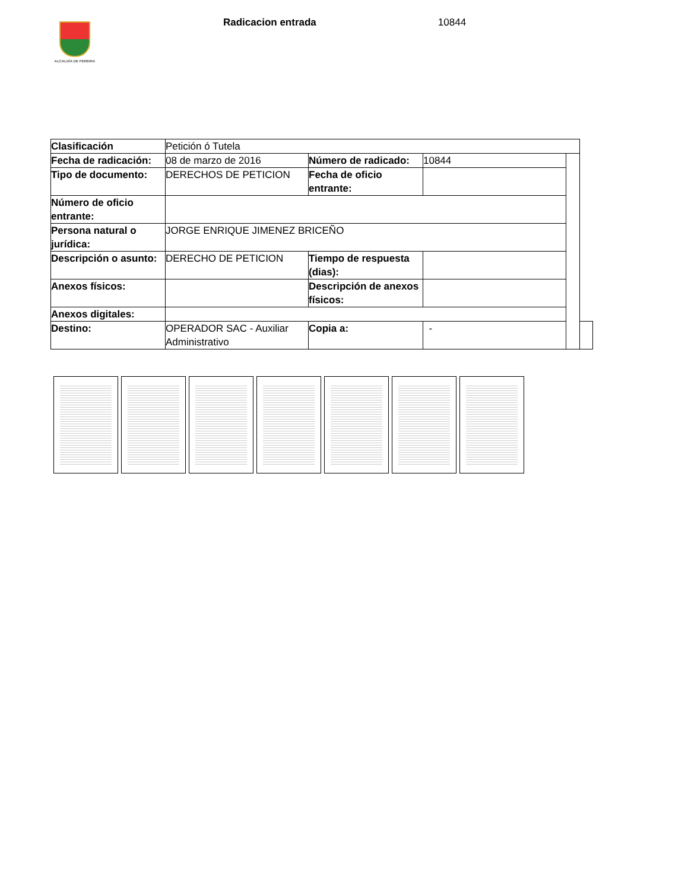ALCALDÍA DE PEREIRA
Radicacion entrada 10844
| Clasificación | Petición ó Tutela | | | | |
| Fecha de radicación: | 08 de marzo de 2016 | Número de radicado: | 10844 | | |
| Tipo de documento: | DERECHOS DE PETICION | Fecha de oficio entrante: | | | |
| Número de oficio entrante: | | | | | |
| Persona natural o jurídica: | JORGE ENRIQUE JIMENEZ BRICEÑO | | | | |
| Descripción o asunto: | DERECHO DE PETICION | Tiempo de respuesta (dias): | | | |
| Anexos físicos: | | Descripción de anexos físicos: | | | |
| Anexos digitales: | | | | | |
| Destino: | OPERADOR SAC - Auxiliar Administrativo | Copia a: | - | | |